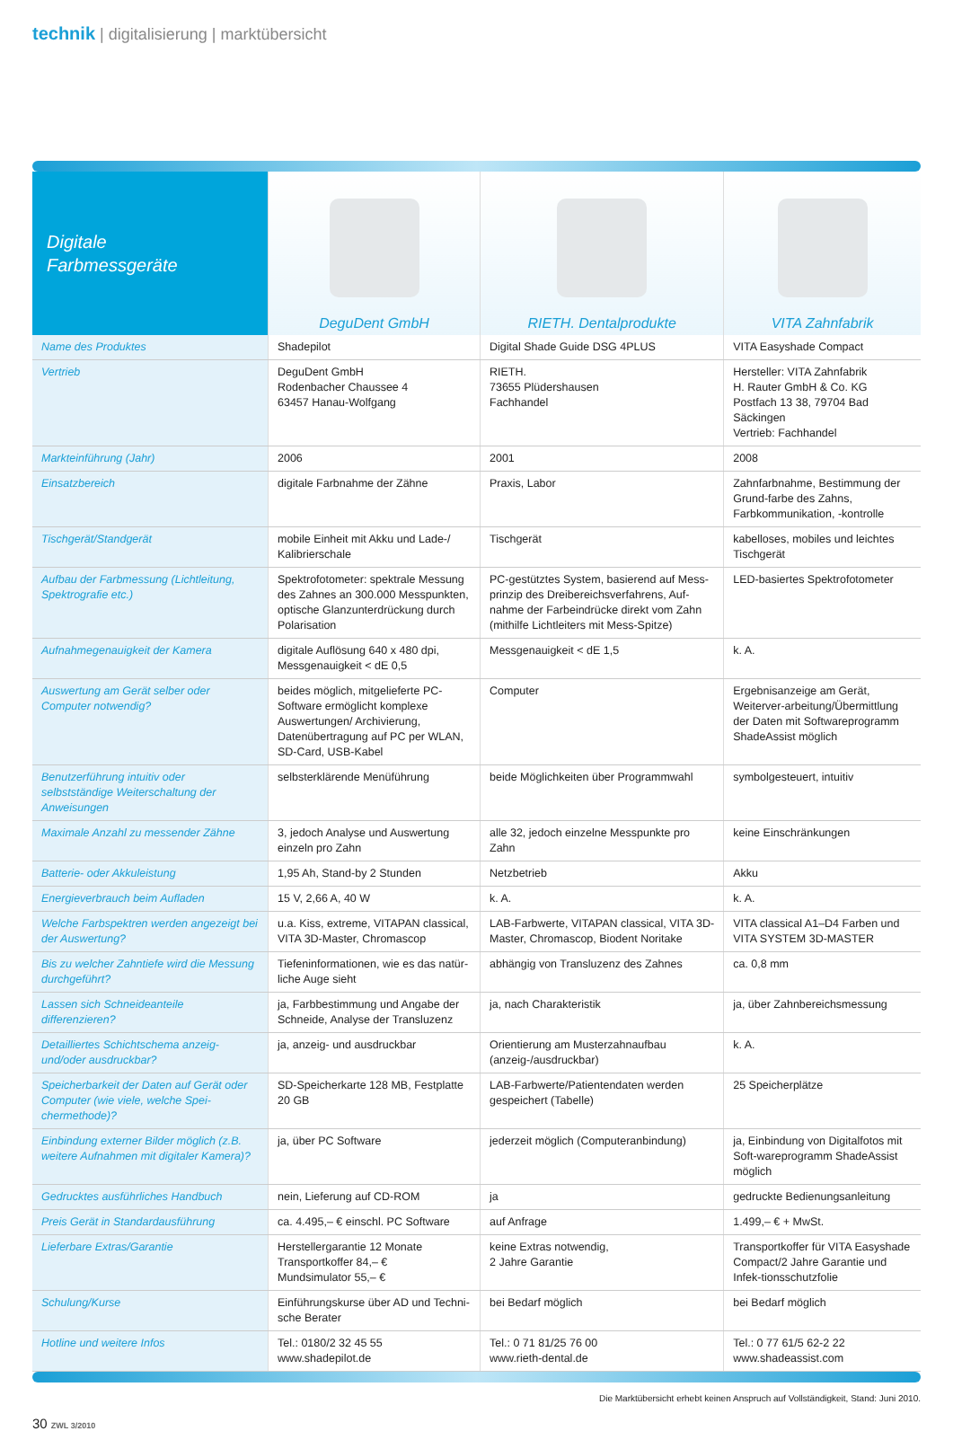technik | digitalisierung | marktübersicht
| Digitale Farbmessgeräte | DeguDent GmbH | RIETH. Dentalprodukte | VITA Zahnfabrik |
| --- | --- | --- | --- |
| Name des Produktes | Shadepilot | Digital Shade Guide DSG 4PLUS | VITA Easyshade Compact |
| Vertrieb | DeguDent GmbH Rodenbacher Chaussee 4 63457 Hanau-Wolfgang | RIETH. 73655 Plüdershausen Fachhandel | Hersteller: VITA Zahnfabrik H. Rauter GmbH & Co. KG Postfach 13 38, 79704 Bad Säckingen Vertrieb: Fachhandel |
| Markteinführung (Jahr) | 2006 | 2001 | 2008 |
| Einsatzbereich | digitale Farbnahme der Zähne | Praxis, Labor | Zahnfarbnahme, Bestimmung der Grund-farbe des Zahns, Farbkommunikation, -kontrolle |
| Tischgerät/Standgerät | mobile Einheit mit Akku und Lade-/ Kalibrierschale | Tischgerät | kabelloses, mobiles und leichtes Tischgerät |
| Aufbau der Farbmessung (Lichtleitung, Spektrografie etc.) | Spektrofotometer: spektrale Messung des Zahnes an 300.000 Messpunkten, optische Glanzunterdrückung durch Polarisation | PC-gestütztes System, basierend auf Mess-prinzip des Dreibereichsverfahrens, Auf-nahme der Farbeindrücke direkt vom Zahn (mithilfe Lichtleiters mit Mess-Spitze) | LED-basiertes Spektrofotometer |
| Aufnahmegenauigkeit der Kamera | digitale Auflösung 640 x 480 dpi, Messgenauigkeit < dE 0,5 | Messgenauigkeit < dE 1,5 | k. A. |
| Auswertung am Gerät selber oder Computer notwendig? | beides möglich, mitgelieferte PC-Software ermöglicht komplexe Auswertungen/ Archivierung, Datenübertragung auf PC per WLAN, SD-Card, USB-Kabel | Computer | Ergebnisanzeige am Gerät, Weiterver-arbeitung/Übermittlung der Daten mit Softwareprogramm ShadeAssist möglich |
| Benutzerführung intuitiv oder selbstständige Weiterschaltung der Anweisungen | selbsterklärende Menüführung | beide Möglichkeiten über Programmwahl | symbolgesteuert, intuitiv |
| Maximale Anzahl zu messender Zähne | 3, jedoch Analyse und Auswertung einzeln pro Zahn | alle 32, jedoch einzelne Messpunkte pro Zahn | keine Einschränkungen |
| Batterie- oder Akkuleistung | 1,95 Ah, Stand-by 2 Stunden | Netzbetrieb | Akku |
| Energieverbrauch beim Aufladen | 15 V, 2,66 A, 40 W | k. A. | k. A. |
| Welche Farbspektren werden angezeigt bei der Auswertung? | u.a. Kiss, extreme, VITAPAN classical, VITA 3D-Master, Chromascop | LAB-Farbwerte, VITAPAN classical, VITA 3D-Master, Chromascop, Biodent Noritake | VITA classical A1–D4 Farben und VITA SYSTEM 3D-MASTER |
| Bis zu welcher Zahntiefe wird die Messung durchgeführt? | Tiefeninformationen, wie es das natür-liche Auge sieht | abhängig von Transluzenz des Zahnes | ca. 0,8 mm |
| Lassen sich Schneideanteile differenzieren? | ja, Farbbestimmung und Angabe der Schneide, Analyse der Transluzenz | ja, nach Charakteristik | ja, über Zahnbereichsmessung |
| Detailliertes Schichtschema anzeig- und/oder ausdruckbar? | ja, anzeig- und ausdruckbar | Orientierung am Musterzahnaufbau (anzeig-/ausdruckbar) | k. A. |
| Speicherbarkeit der Daten auf Gerät oder Computer (wie viele, welche Spei-chermethode)? | SD-Speicherkarte 128 MB, Festplatte 20 GB | LAB-Farbwerte/Patientendaten werden gespeichert (Tabelle) | 25 Speicherplätze |
| Einbindung externer Bilder möglich (z.B. weitere Aufnahmen mit digitaler Kamera)? | ja, über PC Software | jederzeit möglich (Computeranbindung) | ja, Einbindung von Digitalfotos mit Soft-wareprogramm ShadeAssist möglich |
| Gedrucktes ausführliches Handbuch | nein, Lieferung auf CD-ROM | ja | gedruckte Bedienungsanleitung |
| Preis Gerät in Standardausführung | ca. 4.495,– € einschl. PC Software | auf Anfrage | 1.499,– € + MwSt. |
| Lieferbare Extras/Garantie | Herstellergarantie 12 Monate Transportkoffer 84,– € Mundsimulator 55,– € | keine Extras notwendig, 2 Jahre Garantie | Transportkoffer für VITA Easyshade Compact/2 Jahre Garantie und Infek-tionsschutzfolie |
| Schulung/Kurse | Einführungskurse über AD und Techni-sche Berater | bei Bedarf möglich | bei Bedarf möglich |
| Hotline und weitere Infos | Tel.: 0180/2 32 45 55 www.shadepilot.de | Tel.: 0 71 81/25 76 00 www.rieth-dental.de | Tel.: 0 77 61/5 62-2 22 www.shadeassist.com |
Die Marktübersicht erhebt keinen Anspruch auf Vollständigkeit, Stand: Juni 2010.
30 ZWL 3/2010